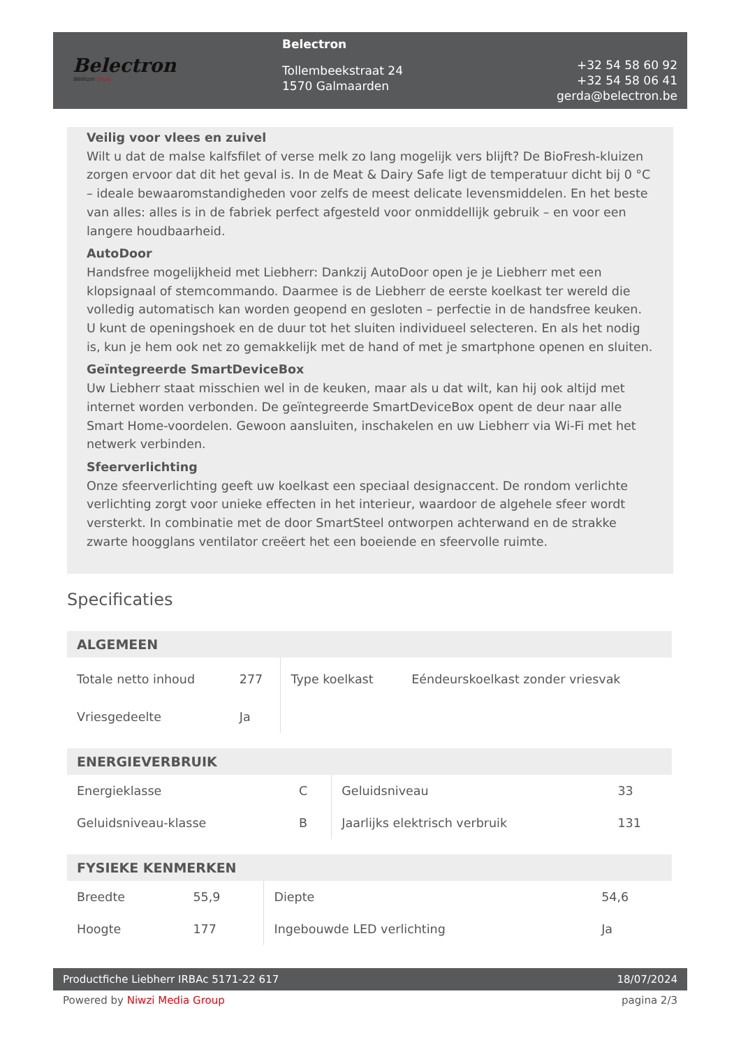Belectron
Welkom thuis
Belectron
Tollembeekstraat 24
1570 Galmaarden
+32 54 58 60 92
+32 54 58 06 41
gerda@belectron.be
Veilig voor vlees en zuivel
Wilt u dat de malse kalfsfilet of verse melk zo lang mogelijk vers blijft? De BioFresh-kluizen zorgen ervoor dat dit het geval is. In de Meat & Dairy Safe ligt de temperatuur dicht bij 0 °C – ideale bewaaromstandigheden voor zelfs de meest delicate levensmiddelen. En het beste van alles: alles is in de fabriek perfect afgesteld voor onmiddellijk gebruik – en voor een langere houdbaarheid.
AutoDoor
Handsfree mogelijkheid met Liebherr: Dankzij AutoDoor open je je Liebherr met een klopsignaal of stemcommando. Daarmee is de Liebherr de eerste koelkast ter wereld die volledig automatisch kan worden geopend en gesloten – perfectie in de handsfree keuken. U kunt de openingshoek en de duur tot het sluiten individueel selecteren. En als het nodig is, kun je hem ook net zo gemakkelijk met de hand of met je smartphone openen en sluiten.
Geïntegreerde SmartDeviceBox
Uw Liebherr staat misschien wel in de keuken, maar als u dat wilt, kan hij ook altijd met internet worden verbonden. De geïntegreerde SmartDeviceBox opent de deur naar alle Smart Home-voordelen. Gewoon aansluiten, inschakelen en uw Liebherr via Wi-Fi met het netwerk verbinden.
Sfeerverlichting
Onze sfeerverlichting geeft uw koelkast een speciaal designaccent. De rondom verlichte verlichting zorgt voor unieke effecten in het interieur, waardoor de algehele sfeer wordt versterkt. In combinatie met de door SmartSteel ontworpen achterwand en de strakke zwarte hoogglans ventilator creëert het een boeiende en sfeervolle ruimte.
Specificaties
| ALGEMEEN | | | |
| --- | --- | --- | --- |
| Totale netto inhoud | 277 | Type koelkast | Eéndeurskoelkast zonder vriesvak |
| Vriesgedeelte | Ja | | |
| ENERGIEVERBRUIK | | | |
| --- | --- | --- | --- |
| Energieklasse | C | Geluidsniveau | 33 |
| Geluidsniveau-klasse | B | Jaarlijks elektrisch verbruik | 131 |
| FYSIEKE KENMERKEN | | | |
| --- | --- | --- | --- |
| Breedte | 55,9 | Diepte | 54,6 |
| Hoogte | 177 | Ingebouwde LED verlichting | Ja |
Productfiche Liebherr IRBAc 5171-22 617 18/07/2024
Powered by Niwzi Media Group pagina 2/3